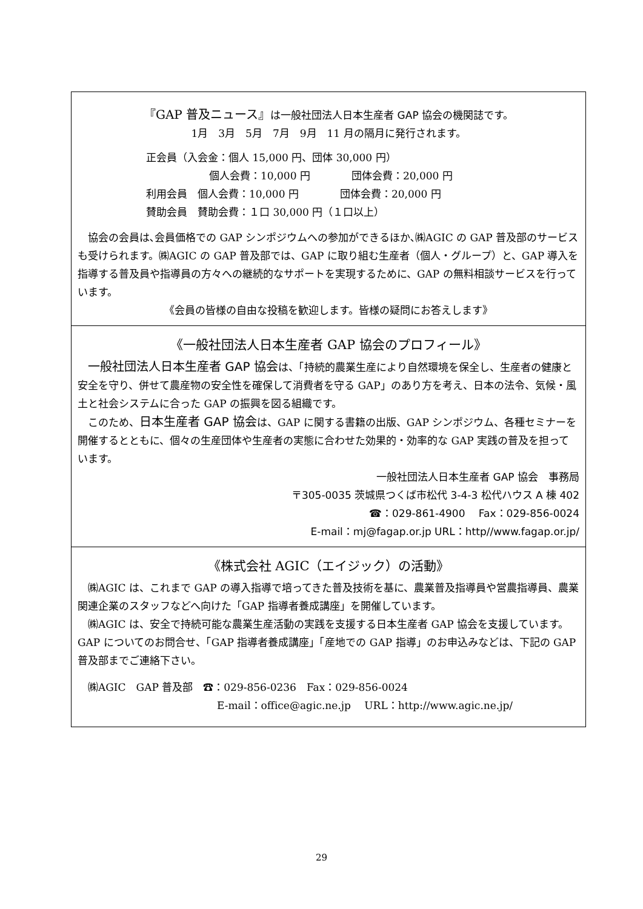『GAP 普及ニュース』は一般社団法人日本生産者 GAP 協会の機関誌です。
1月　3月　5月　7月　9月　11 月の隔月に発行されます。
正会員（入会金：個人 15,000 円、団体 30,000 円）
個人会費：10,000 円　　　　団体会費：20,000 円
利用会員　個人会費：10,000 円　　　　団体会費：20,000 円
賛助会員　賛助会費：１口 30,000 円（１口以上）
協会の会員は､会員価格での GAP シンポジウムへの参加ができるほか､㈱AGIC の GAP 普及部のサービスも受けられます。㈱AGIC の GAP 普及部では、GAP に取り組む生産者（個人・グループ）と、GAP 導入を指導する普及員や指導員の方々への継続的なサポートを実現するために、GAP の無料相談サービスを行っています。
《会員の皆様の自由な投稿を歓迎します。皆様の疑問にお答えします》
《一般社団法人日本生産者 GAP 協会のプロフィール》
一般社団法人日本生産者 GAP 協会は、「持続的農業生産により自然環境を保全し、生産者の健康と安全を守り、併せて農産物の安全性を確保して消費者を守る GAP」のあり方を考え、日本の法令、気候・風土と社会システムに合った GAP の振興を図る組織です。
このため、日本生産者 GAP 協会は、GAP に関する書籍の出版、GAP シンポジウム、各種セミナーを開催するとともに、個々の生産団体や生産者の実態に合わせた効果的・効率的な GAP 実践の普及を担っています。
一般社団法人日本生産者 GAP 協会　事務局
〒305-0035 茨城県つくば市松代 3-4-3 松代ハウス A 棟 402
☎：029-861-4900　 Fax：029-856-0024
E-mail：mj@fagap.or.jp URL：http//www.fagap.or.jp/
《株式会社 AGIC（エイジック）の活動》
㈱AGIC は、これまで GAP の導入指導で培ってきた普及技術を基に、農業普及指導員や営農指導員、農業関連企業のスタッフなどへ向けた「GAP 指導者養成講座」を開催しています。
㈱AGIC は、安全で持続可能な農業生産活動の実践を支援する日本生産者 GAP 協会を支援しています。GAP についてのお問合せ、「GAP 指導者養成講座」「産地での GAP 指導」のお申込みなどは、下記の GAP 普及部までご連絡下さい。
㈱AGIC　GAP 普及部　☎：029-856-0236　Fax：029-856-0024
E-mail：office@agic.ne.jp　 URL：http://www.agic.ne.jp/
29